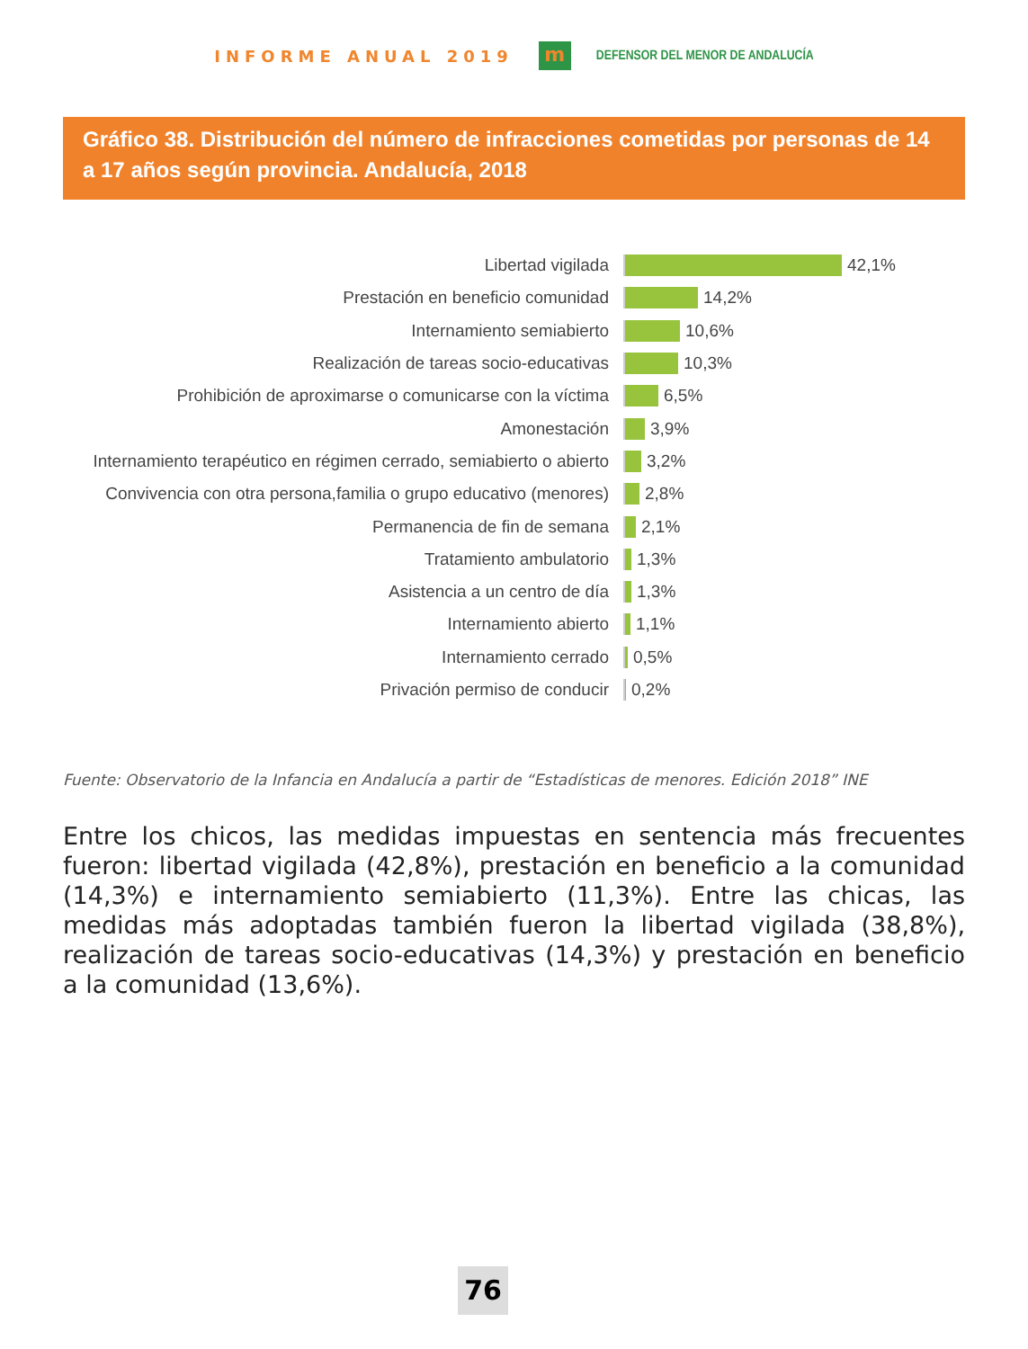INFORME ANUAL 2019
m
DEFENSOR DEL MENOR DE ANDALUCÍA
Gráfico 38. Distribución del número de infracciones cometidas por personas de 14 a 17 años según provincia. Andalucía, 2018
Libertad vigilada 42,1%
Prestación en beneficio comunidad 14,2%
Internamiento semiabierto 10,6%
Realización de tareas socio-educativas 10,3%
Prohibición de aproximarse o comunicarse con la víctima 6,5%
Amonestación 3,9%
Internamiento terapéutico en régimen cerrado, semiabierto o abierto 3,2%
Convivencia con otra persona,familia o grupo educativo (menores) 2,8%
Permanencia de fin de semana 2,1%
Tratamiento ambulatorio 1,3%
Asistencia a un centro de día 1,3%
Internamiento abierto 1,1%
Internamiento cerrado 0,5%
Privación permiso de conducir 0,2%
Fuente: Observatorio de la Infancia en Andalucía a partir de “Estadísticas de menores. Edición 2018” INE
Entre los chicos, las medidas impuestas en sentencia más frecuentes fueron: libertad vigilada (42,8%), prestación en beneficio a la comunidad (14,3%) e internamiento semiabierto (11,3%). Entre las chicas, las medidas más adoptadas también fueron la libertad vigilada (38,8%), realización de tareas socio-educativas (14,3%) y prestación en beneficio a la comunidad (13,6%).
76